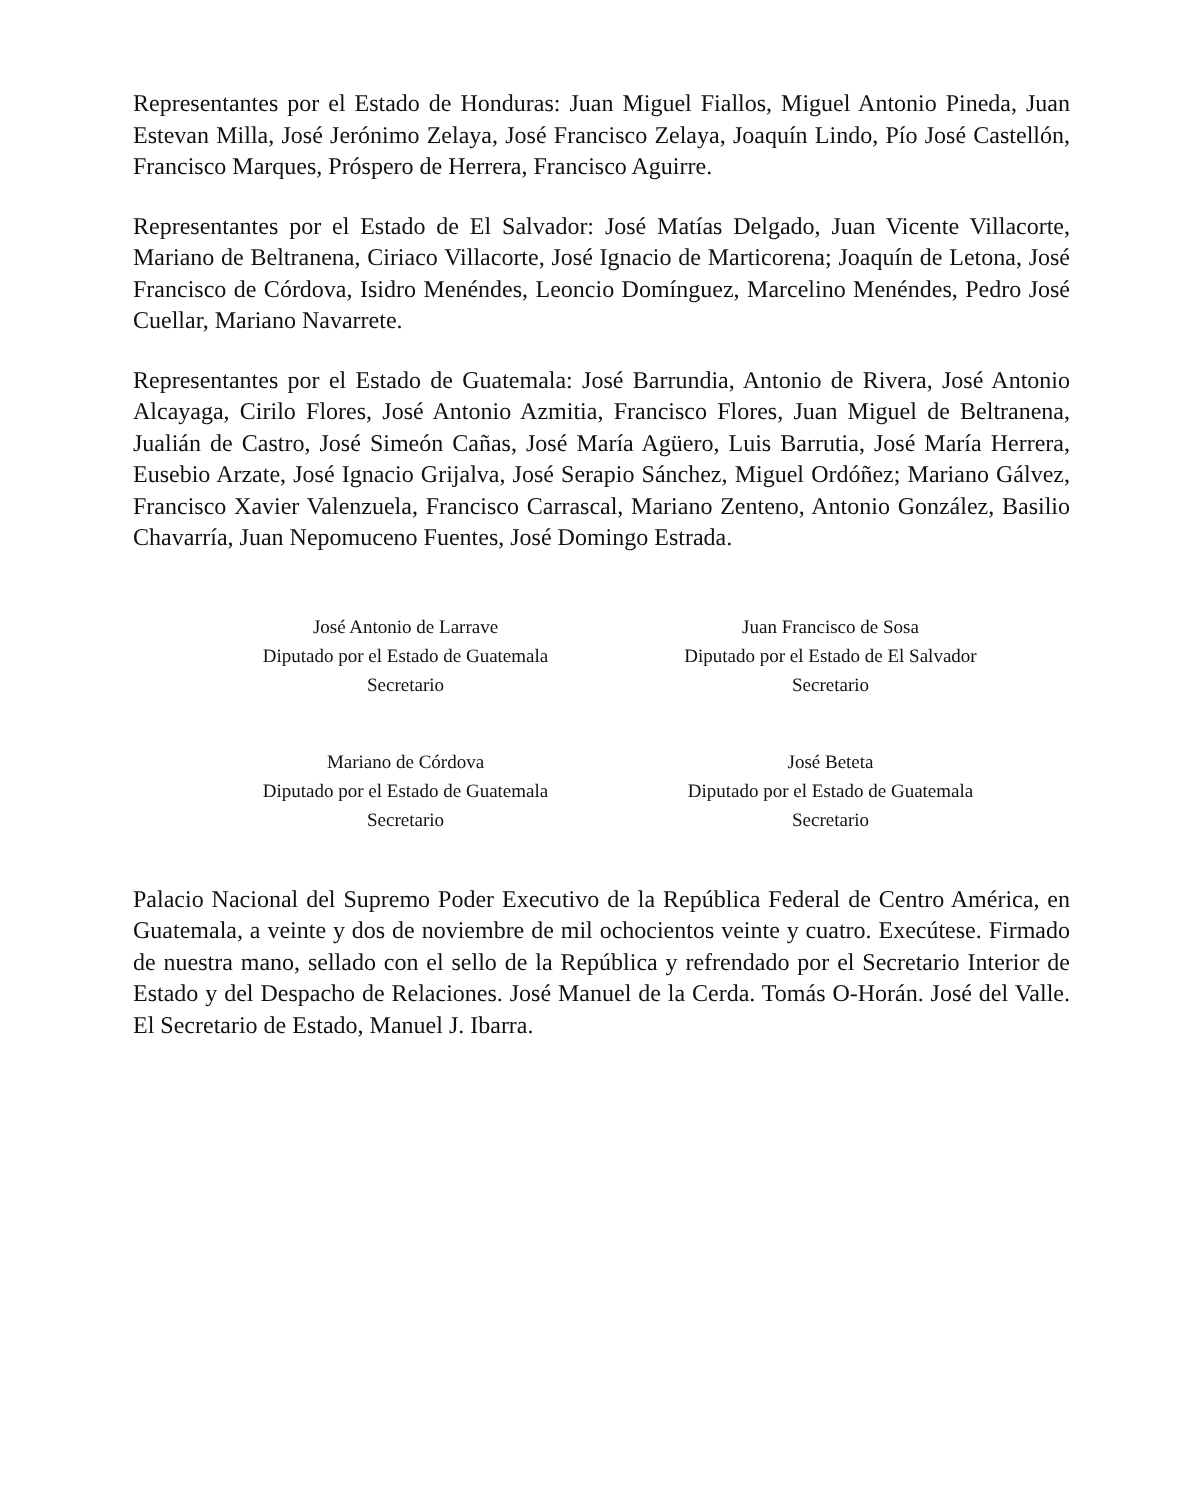Representantes por el Estado de Honduras: Juan Miguel Fiallos, Miguel Antonio Pineda, Juan Estevan Milla, José Jerónimo Zelaya, José Francisco Zelaya, Joaquín Lindo, Pío José Castellón, Francisco Marques, Próspero de Herrera, Francisco Aguirre.
Representantes por el Estado de El Salvador: José Matías Delgado, Juan Vicente Villacorte, Mariano de Beltranena, Ciriaco Villacorte, José Ignacio de Marticorena; Joaquín de Letona, José Francisco de Córdova, Isidro Menéndes, Leoncio Domínguez, Marcelino Menéndes, Pedro José Cuellar, Mariano Navarrete.
Representantes por el Estado de Guatemala: José Barrundia, Antonio de Rivera, José Antonio Alcayaga, Cirilo Flores, José Antonio Azmitia, Francisco Flores, Juan Miguel de Beltranena, Jualián de Castro, José Simeón Cañas, José María Agüero, Luis Barrutia, José María Herrera, Eusebio Arzate, José Ignacio Grijalva, José Serapio Sánchez, Miguel Ordóñez; Mariano Gálvez, Francisco Xavier Valenzuela, Francisco Carrascal, Mariano Zenteno, Antonio González, Basilio Chavarría, Juan Nepomuceno Fuentes, José Domingo Estrada.
José Antonio de Larrave
Diputado por el Estado de Guatemala
Secretario
Juan Francisco de Sosa
Diputado por el Estado de El Salvador
Secretario
Mariano de Córdova
Diputado por el Estado de Guatemala
Secretario
José Beteta
Diputado por el Estado de Guatemala
Secretario
Palacio Nacional del Supremo Poder Executivo de la República Federal de Centro América, en Guatemala, a veinte y dos de noviembre de mil ochocientos veinte y cuatro. Execútese. Firmado de nuestra mano, sellado con el sello de la República y refrendado por el Secretario Interior de Estado y del Despacho de Relaciones. José Manuel de la Cerda. Tomás O-Horán. José del Valle. El Secretario de Estado, Manuel J. Ibarra.